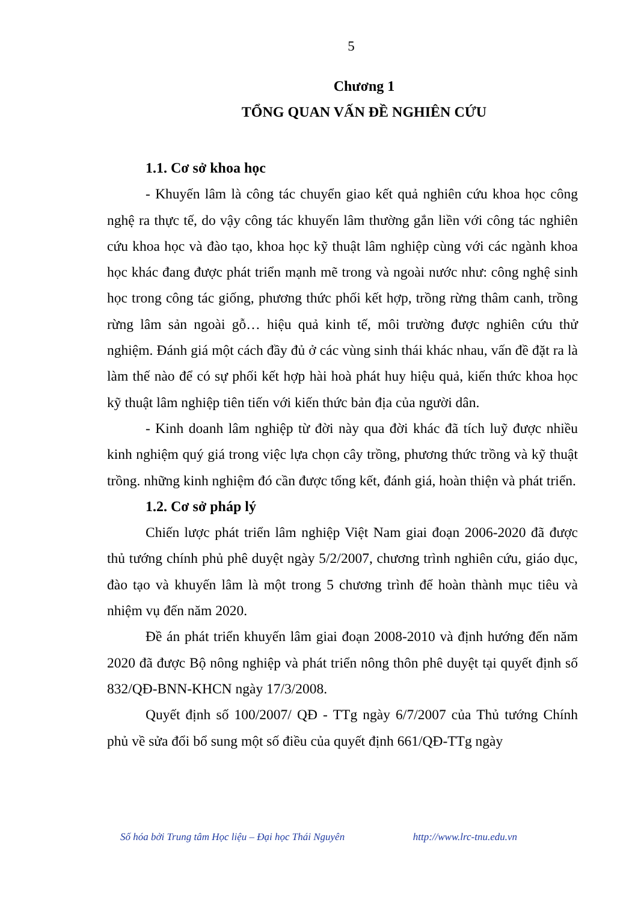5
Chương 1
TỔNG QUAN VẤN ĐỀ NGHIÊN CỨU
1.1. Cơ sở khoa học
- Khuyến lâm là công tác chuyển giao kết quả nghiên cứu khoa học công nghệ ra thực tế, do vậy công tác khuyến lâm thường gắn liền với công tác nghiên cứu khoa học và đào tạo, khoa học kỹ thuật lâm nghiệp cùng với các ngành khoa học khác đang được phát triển mạnh mẽ trong và ngoài nước như: công nghệ sinh học trong công tác giống, phương thức phối kết hợp, trồng rừng thâm canh, trồng rừng lâm sản ngoài gỗ… hiệu quả kinh tế, môi trường được nghiên cứu thử nghiệm. Đánh giá một cách đầy đủ ở các vùng sinh thái khác nhau, vấn đề đặt ra là làm thế nào để có sự phối kết hợp hài hoà phát huy hiệu quả, kiến thức khoa học kỹ thuật lâm nghiệp tiên tiến với kiến thức bản địa của người dân.
- Kinh doanh lâm nghiệp từ đời này qua đời khác đã tích luỹ được nhiều kinh nghiệm quý giá trong việc lựa chọn cây trồng, phương thức trồng và kỹ thuật trồng. những kinh nghiệm đó cần được tổng kết, đánh giá, hoàn thiện và phát triển.
1.2. Cơ sở pháp lý
Chiến lược phát triển lâm nghiệp Việt Nam giai đoạn 2006-2020 đã được thủ tướng chính phủ phê duyệt ngày 5/2/2007, chương trình nghiên cứu, giáo dục, đào tạo và khuyến lâm là một trong 5 chương trình để hoàn thành mục tiêu và nhiệm vụ đến năm 2020.
Đề án phát triển khuyến lâm giai đoạn 2008-2010 và định hướng đến năm 2020 đã được Bộ nông nghiệp và phát triển nông thôn phê duyệt tại quyết định số 832/QĐ-BNN-KHCN ngày 17/3/2008.
Quyết định số 100/2007/ QĐ - TTg ngày 6/7/2007 của Thủ tướng Chính phủ về sửa đổi bổ sung một số điều của quyết định 661/QĐ-TTg ngày
Số hóa bởi Trung tâm Học liệu – Đại học Thái Nguyên http://www.lrc-tnu.edu.vn